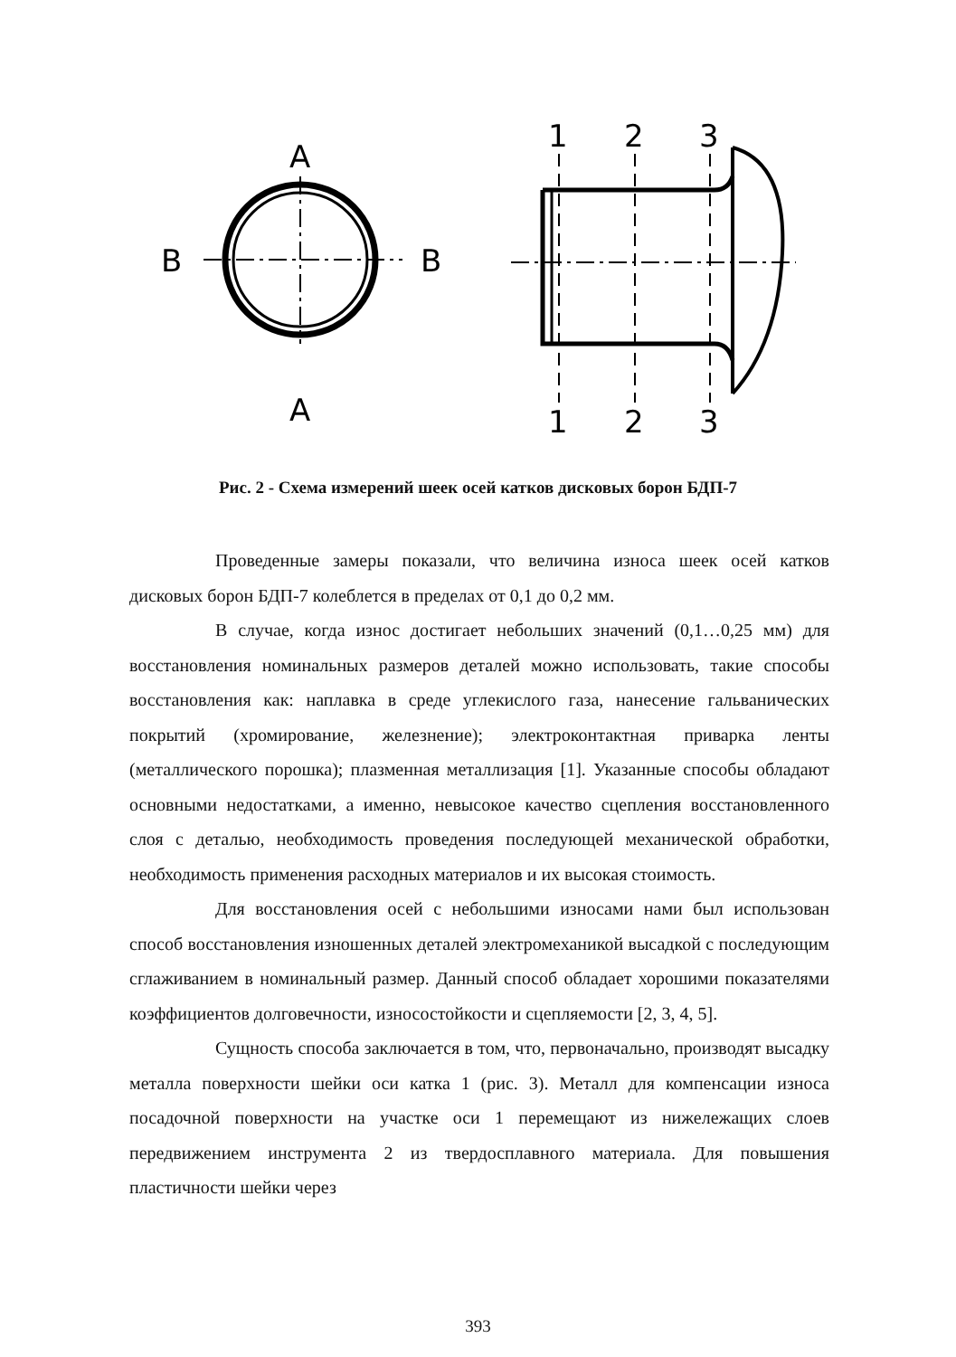A
A
B
B
1
2
3
1
2
3
Рис. 2 - Схема измерений шеек осей катков дисковых борон БДП-7
Проведенные замеры показали, что величина износа шеек осей катков дисковых борон БДП-7 колеблется в пределах от 0,1 до 0,2 мм.
В случае, когда износ достигает небольших значений (0,1…0,25 мм) для восстановления номинальных размеров деталей можно использовать, такие способы восстановления как: наплавка в среде углекислого газа, нанесение гальванических покрытий (хромирование, железнение); электроконтактная приварка ленты (металлического порошка); плазменная металлизация [1]. Указанные способы обладают основными недостатками, а именно, невысокое качество сцепления восстановленного слоя с деталью, необходимость проведения последующей механической обработки, необходимость применения расходных материалов и их высокая стоимость.
Для восстановления осей с небольшими износами нами был использован способ восстановления изношенных деталей электромеханикой высадкой с последующим сглаживанием в номинальный размер. Данный способ обладает хорошими показателями коэффициентов долговечности, износостойкости и сцепляемости [2, 3, 4, 5].
Сущность способа заключается в том, что, первоначально, производят высадку металла поверхности шейки оси катка 1 (рис. 3). Металл для компенсации износа посадочной поверхности на участке оси 1 перемещают из нижележащих слоев передвижением инструмента 2 из твердосплавного материала. Для повышения пластичности шейки через
393